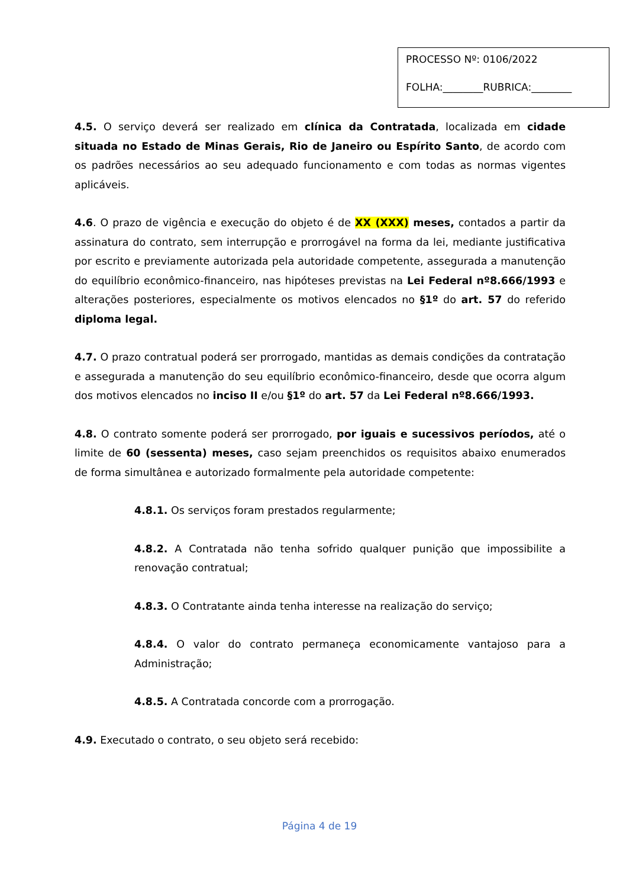PROCESSO Nº: 0106/2022
FOLHA:________RUBRICA:________
4.5. O serviço deverá ser realizado em clínica da Contratada, localizada em cidade situada no Estado de Minas Gerais, Rio de Janeiro ou Espírito Santo, de acordo com os padrões necessários ao seu adequado funcionamento e com todas as normas vigentes aplicáveis.
4.6. O prazo de vigência e execução do objeto é de XX (XXX) meses, contados a partir da assinatura do contrato, sem interrupção e prorrogável na forma da lei, mediante justificativa por escrito e previamente autorizada pela autoridade competente, assegurada a manutenção do equilíbrio econômico-financeiro, nas hipóteses previstas na Lei Federal nº8.666/1993 e alterações posteriores, especialmente os motivos elencados no §1º do art. 57 do referido diploma legal.
4.7. O prazo contratual poderá ser prorrogado, mantidas as demais condições da contratação e assegurada a manutenção do seu equilíbrio econômico-financeiro, desde que ocorra algum dos motivos elencados no inciso II e/ou §1º do art. 57 da Lei Federal nº8.666/1993.
4.8. O contrato somente poderá ser prorrogado, por iguais e sucessivos períodos, até o limite de 60 (sessenta) meses, caso sejam preenchidos os requisitos abaixo enumerados de forma simultânea e autorizado formalmente pela autoridade competente:
4.8.1. Os serviços foram prestados regularmente;
4.8.2. A Contratada não tenha sofrido qualquer punição que impossibilite a renovação contratual;
4.8.3. O Contratante ainda tenha interesse na realização do serviço;
4.8.4. O valor do contrato permaneça economicamente vantajoso para a Administração;
4.8.5. A Contratada concorde com a prorrogação.
4.9. Executado o contrato, o seu objeto será recebido:
Página 4 de 19